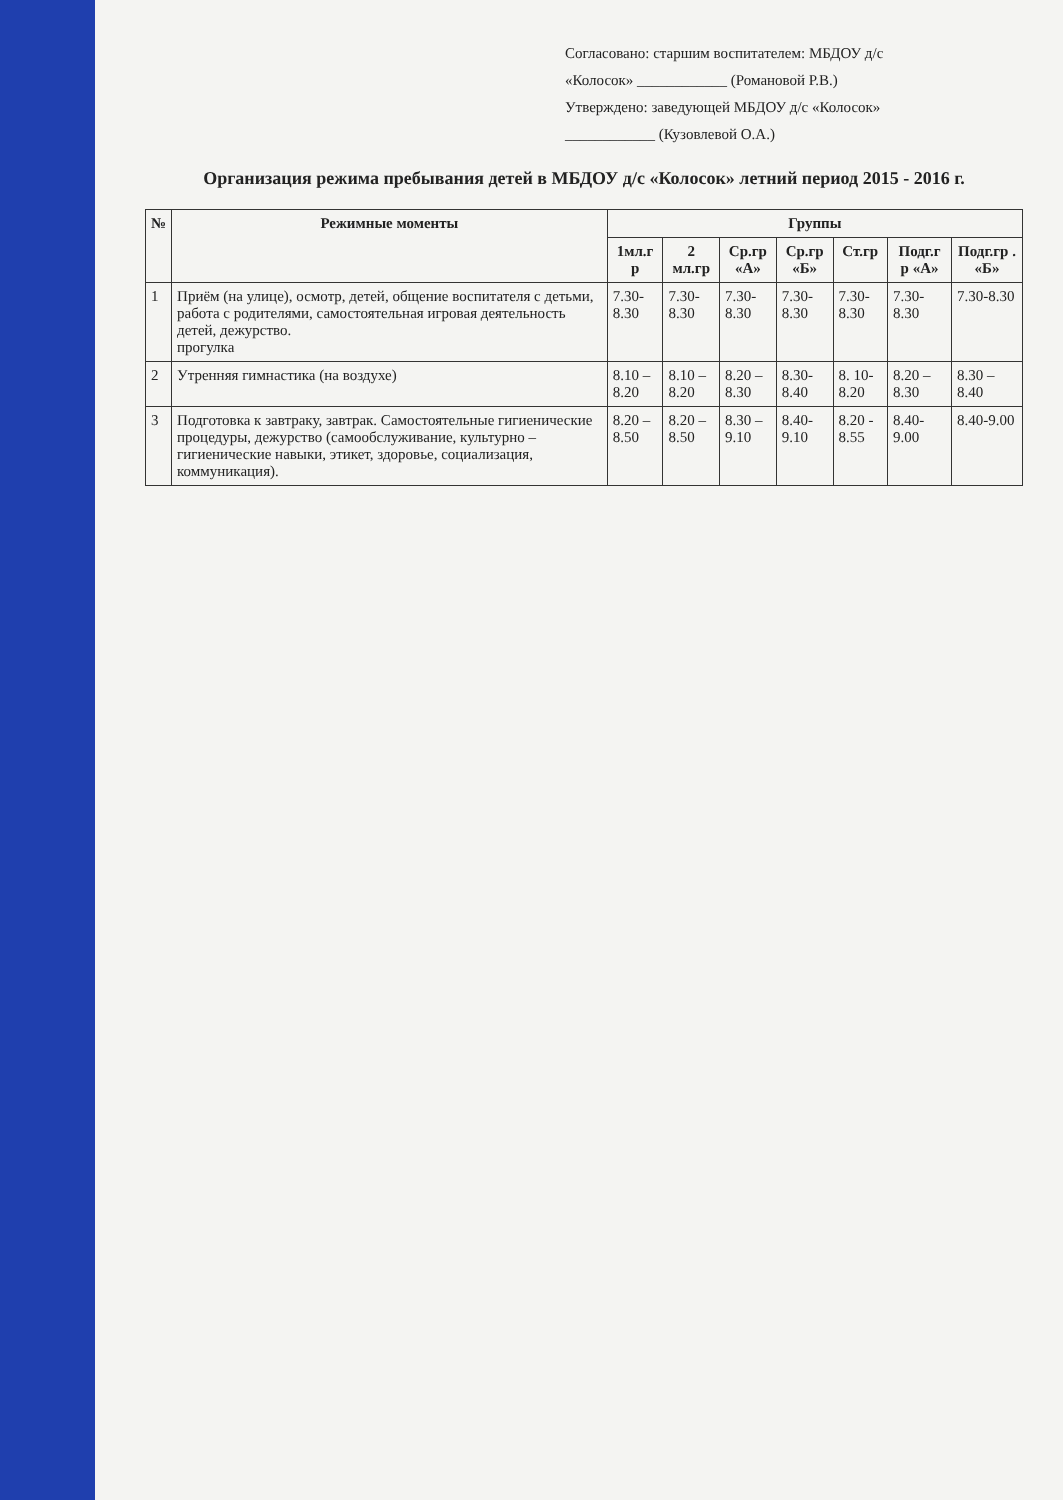Согласовано: старшим воспитателем: МБДОУ д/с
«Колосок» ____________ (Романовой Р.В.)
Утверждено: заведующей МБДОУ д/с «Колосок»
____________ (Кузовлевой О.А.)
Организация режима пребывания детей в МБДОУ д/с «Колосок» летний период 2015 - 2016 г.
| № | Режимные моменты | Группы | | | | | | |
| --- | --- | --- | --- | --- | --- | --- | --- | --- |
| | | 1мл.г р | 2 мл.гр | Ср.гр «А» | Ср.гр «Б» | Ст.гр | Подг.г р «А» | Подг.гр . «Б» |
| 1 | Приём (на улице), осмотр, детей, общение воспитателя с детьми, работа с родителями, самостоятельная игровая деятельность детей, дежурство. прогулка | 7.30-8.30 | 7.30-8.30 | 7.30-8.30 | 7.30-8.30 | 7.30-8.30 | 7.30-8.30 | 7.30-8.30 |
| 2 | Утренняя гимнастика (на воздухе) | 8.10 – 8.20 | 8.10 – 8.20 | 8.20 – 8.30 | 8.30-8.40 | 8. 10-8.20 | 8.20 – 8.30 | 8.30 – 8.40 |
| 3 | Подготовка к завтраку, завтрак. Самостоятельные гигиенические процедуры, дежурство (самообслуживание, культурно – гигиенические навыки, этикет, здоровье, социализация, коммуникация). | 8.20 – 8.50 | 8.20 – 8.50 | 8.30 – 9.10 | 8.40-9.10 | 8.20 - 8.55 | 8.40-9.00 | 8.40-9.00 |